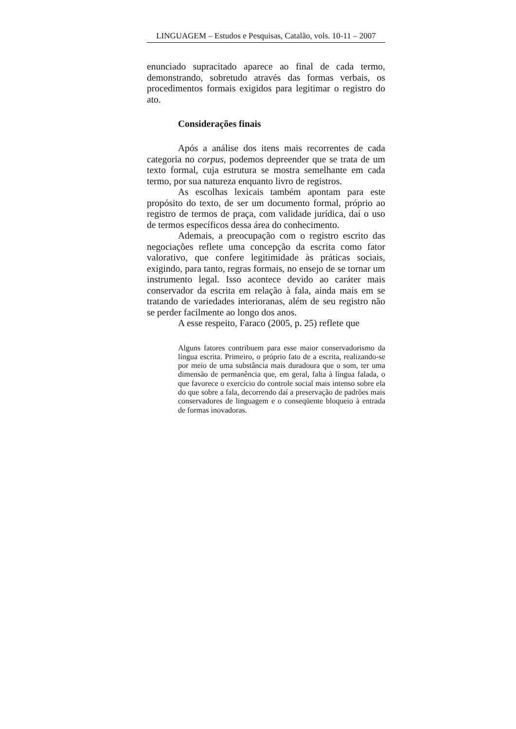LINGUAGEM – Estudos e Pesquisas, Catalão, vols. 10-11 – 2007
enunciado supracitado aparece ao final de cada termo, demonstrando, sobretudo através das formas verbais, os procedimentos formais exigidos para legitimar o registro do ato.
Considerações finais
Após a análise dos itens mais recorrentes de cada categoria no corpus, podemos depreender que se trata de um texto formal, cuja estrutura se mostra semelhante em cada termo, por sua natureza enquanto livro de registros.
As escolhas lexicais também apontam para este propósito do texto, de ser um documento formal, próprio ao registro de termos de praça, com validade jurídica, daí o uso de termos específicos dessa área do conhecimento.
Ademais, a preocupação com o registro escrito das negociações reflete uma concepção da escrita como fator valorativo, que confere legitimidade às práticas sociais, exigindo, para tanto, regras formais, no ensejo de se tornar um instrumento legal. Isso acontece devido ao caráter mais conservador da escrita em relação à fala, ainda mais em se tratando de variedades interioranas, além de seu registro não se perder facilmente ao longo dos anos.
A esse respeito, Faraco (2005, p. 25) reflete que
Alguns fatores contribuem para esse maior conservadorismo da língua escrita. Primeiro, o próprio fato de a escrita, realizando-se por meio de uma substância mais duradoura que o som, ter uma dimensão de permanência que, em geral, falta à língua falada, o que favorece o exercício do controle social mais intenso sobre ela do que sobre a fala, decorrendo daí a preservação de padrões mais conservadores de linguagem e o conseqüente bloqueio à entrada de formas inovadoras.